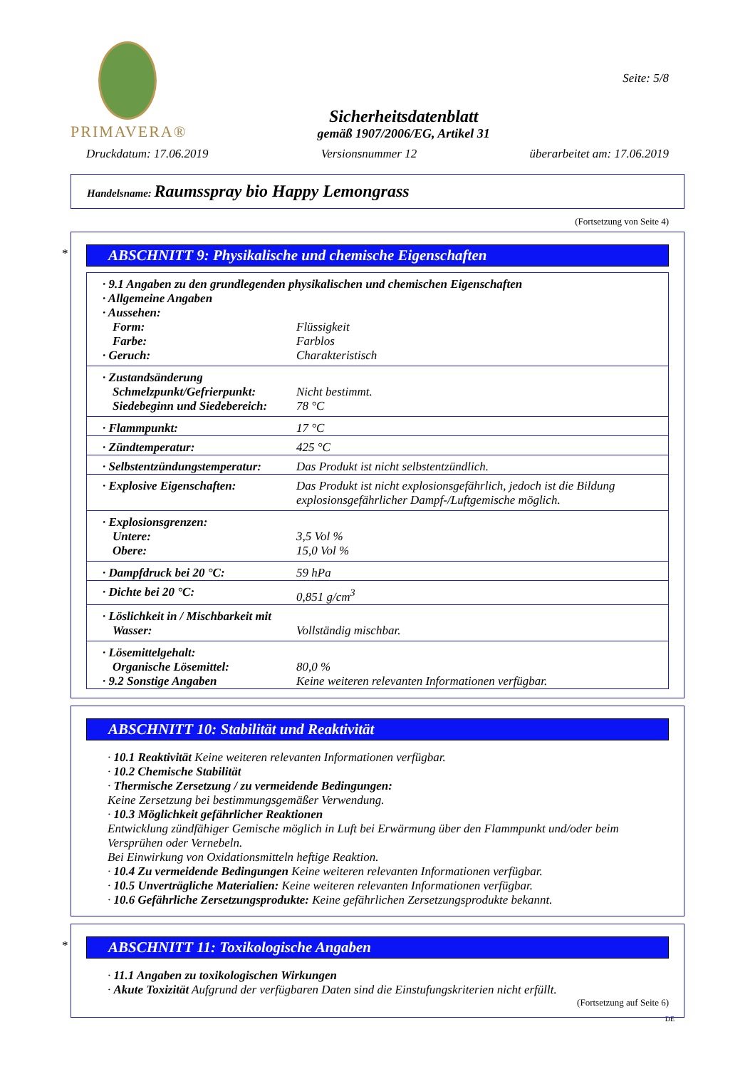PRIMAVERA®
Sicherheitsdatenblatt
gemäß 1907/2006/EG, Artikel 31
Seite: 5/8
Druckdatum: 17.06.2019 Versionsnummer 12 überarbeitet am: 17.06.2019
Handelsname: Raumsspray bio Happy Lemongrass
(Fortsetzung von Seite 4)
*
ABSCHNITT 9: Physikalische und chemische Eigenschaften
| · 9.1 Angaben zu den grundlegenden physikalischen und chemischen Eigenschaften | |
| · Allgemeine Angaben | |
| · Aussehen: | |
| Form: | Flüssigkeit |
| Farbe: | Farblos |
| · Geruch: | Charakteristisch |
| · Zustandsänderung | |
| Schmelzpunkt/Gefrierpunkt: | Nicht bestimmt. |
| Siedebeginn und Siedebereich: | 78 °C |
| · Flammpunkt: | 17 °C |
| · Zündtemperatur: | 425 °C |
| · Selbstentzündungstemperatur: | Das Produkt ist nicht selbstentzündlich. |
| · Explosive Eigenschaften: | Das Produkt ist nicht explosionsgefährlich, jedoch ist die Bildung explosionsgefährlicher Dampf-/Luftgemische möglich. |
| · Explosionsgrenzen: | |
| Untere: | 3,5 Vol % |
| Obere: | 15,0 Vol % |
| · Dampfdruck bei 20 °C: | 59 hPa |
| · Dichte bei 20 °C: | 0,851 g/cm<sup>3</sup> |
| · Löslichkeit in / Mischbarkeit mit | |
| Wasser: | Vollständig mischbar. |
| · Lösemittelgehalt: | |
| Organische Lösemittel: | 80,0 % |
| · 9.2 Sonstige Angaben | Keine weiteren relevanten Informationen verfügbar. |
ABSCHNITT 10: Stabilität und Reaktivität
· 10.1 Reaktivität Keine weiteren relevanten Informationen verfügbar.
· 10.2 Chemische Stabilität
· Thermische Zersetzung / zu vermeidende Bedingungen:
Keine Zersetzung bei bestimmungsgemäßer Verwendung.
· 10.3 Möglichkeit gefährlicher Reaktionen
Entwicklung zündfähiger Gemische möglich in Luft bei Erwärmung über den Flammpunkt und/oder beim Versprühen oder Vernebeln.
Bei Einwirkung von Oxidationsmitteln heftige Reaktion.
· 10.4 Zu vermeidende Bedingungen Keine weiteren relevanten Informationen verfügbar.
· 10.5 Unverträgliche Materialien: Keine weiteren relevanten Informationen verfügbar.
· 10.6 Gefährliche Zersetzungsprodukte: Keine gefährlichen Zersetzungsprodukte bekannt.
*
ABSCHNITT 11: Toxikologische Angaben
· 11.1 Angaben zu toxikologischen Wirkungen
· Akute Toxizität Aufgrund der verfügbaren Daten sind die Einstufungskriterien nicht erfüllt.
(Fortsetzung auf Seite 6)
DE